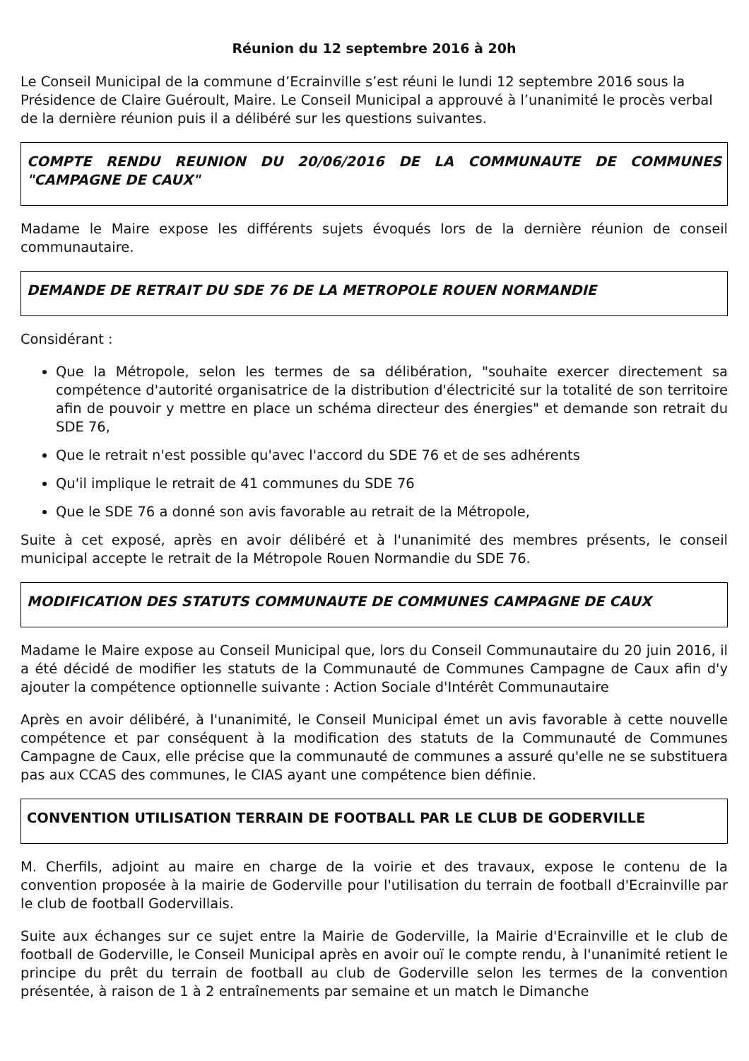Réunion du 12 septembre 2016 à 20h
Le Conseil Municipal de la commune d’Ecrainville s’est réuni le lundi 12 septembre 2016 sous la Présidence de Claire Guéroult, Maire. Le Conseil Municipal a approuvé à l’unanimité le procès verbal de la dernière réunion puis il a délibéré sur les questions suivantes.
COMPTE RENDU REUNION DU 20/06/2016 DE LA COMMUNAUTE DE COMMUNES "CAMPAGNE DE CAUX"
Madame le Maire expose les différents sujets évoqués lors de la dernière réunion de conseil communautaire.
DEMANDE DE RETRAIT DU SDE 76 DE LA METROPOLE ROUEN NORMANDIE
Considérant :
Que la Métropole, selon les termes de sa délibération, "souhaite exercer directement sa compétence d'autorité organisatrice de la distribution d'électricité sur la totalité de son territoire afin de pouvoir y mettre en place un schéma directeur des énergies" et demande son retrait du SDE 76,
Que le retrait n'est possible qu'avec l'accord du SDE 76 et de ses adhérents
Qu'il implique le retrait de 41 communes du SDE 76
Que le SDE 76 a donné son avis favorable au retrait de la Métropole,
Suite à cet exposé, après en avoir délibéré et à l'unanimité des membres présents, le conseil municipal accepte le retrait de la Métropole Rouen Normandie du SDE 76.
MODIFICATION DES STATUTS COMMUNAUTE DE COMMUNES CAMPAGNE DE CAUX
Madame le Maire expose au Conseil Municipal que, lors du Conseil Communautaire du 20 juin 2016, il a été décidé de modifier les statuts de la Communauté de Communes Campagne de Caux afin d'y ajouter la compétence optionnelle suivante : Action Sociale d'Intérêt Communautaire
Après en avoir délibéré, à l'unanimité, le Conseil Municipal émet un avis favorable à cette nouvelle compétence et par conséquent à la modification des statuts de la Communauté de Communes Campagne de Caux, elle précise que la communauté de communes a assuré qu'elle ne se substituera pas aux CCAS des communes, le CIAS ayant une compétence bien définie.
CONVENTION UTILISATION TERRAIN DE FOOTBALL PAR LE CLUB DE GODERVILLE
M. Cherfils, adjoint au maire en charge de la voirie et des travaux, expose le contenu de la convention proposée à la mairie de Goderville pour l'utilisation du terrain de football d'Ecrainville par le club de football Godervillais.
Suite aux échanges sur ce sujet entre la Mairie de Goderville, la Mairie d'Ecrainville et le club de football de Goderville, le Conseil Municipal après en avoir ouï le compte rendu, à l'unanimité retient le principe du prêt du terrain de football au club de Goderville selon les termes de la convention présentée, à raison de 1 à 2 entraînements par semaine et un match le Dimanche